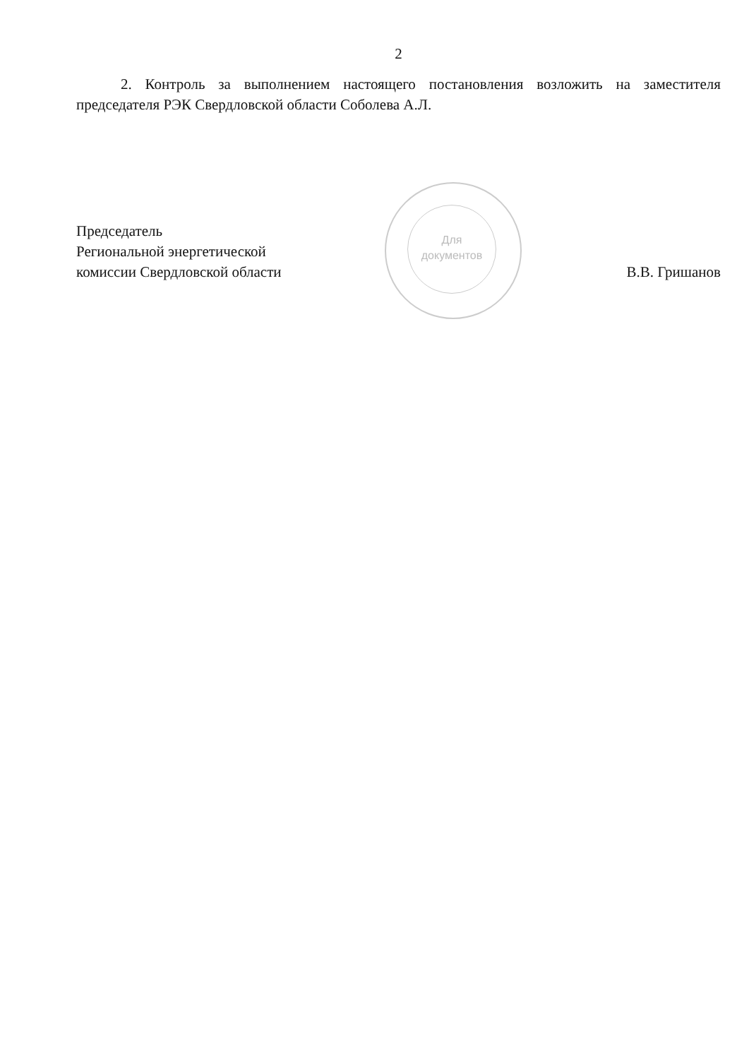2
2. Контроль за выполнением настоящего постановления возложить на заместителя председателя РЭК Свердловской области Соболева А.Л.
Для
документов
Председатель
Региональной энергетической
комиссии Свердловской области
В.В. Гришанов